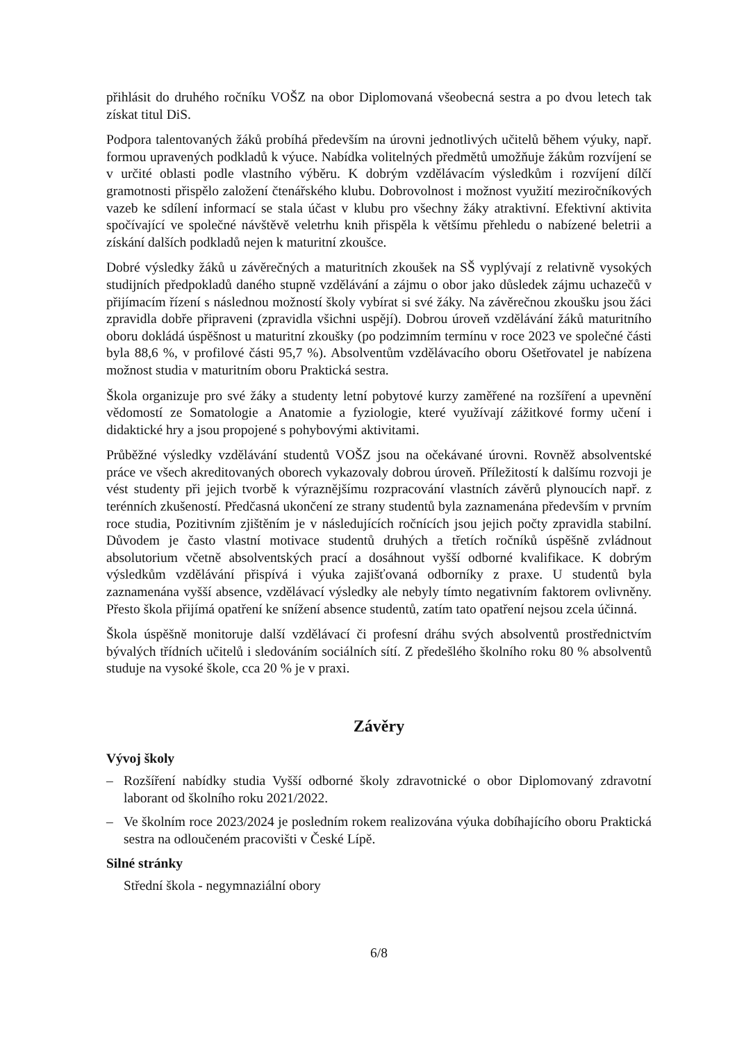přihlásit do druhého ročníku VOŠZ na obor Diplomovaná všeobecná sestra a po dvou letech tak získat titul DiS.
Podpora talentovaných žáků probíhá především na úrovni jednotlivých učitelů během výuky, např. formou upravených podkladů k výuce. Nabídka volitelných předmětů umožňuje žákům rozvíjení se v určité oblasti podle vlastního výběru. K dobrým vzdělávacím výsledkům i rozvíjení dílčí gramotnosti přispělo založení čtenářského klubu. Dobrovolnost i možnost využití meziročníkových vazeb ke sdílení informací se stala účast v klubu pro všechny žáky atraktivní. Efektivní aktivita spočívající ve společné návštěvě veletrhu knih přispěla k většímu přehledu o nabízené beletrii a získání dalších podkladů nejen k maturitní zkoušce.
Dobré výsledky žáků u závěrečných a maturitních zkoušek na SŠ vyplývají z relativně vysokých studijních předpokladů daného stupně vzdělávání a zájmu o obor jako důsledek zájmu uchazečů v přijímacím řízení s následnou možností školy vybírat si své žáky. Na závěrečnou zkoušku jsou žáci zpravidla dobře připraveni (zpravidla všichni uspějí). Dobrou úroveň vzdělávání žáků maturitního oboru dokládá úspěšnost u maturitní zkoušky (po podzimním termínu v roce 2023 ve společné části byla 88,6 %, v profilové části 95,7 %). Absolventům vzdělávacího oboru Ošetřovatel je nabízena možnost studia v maturitním oboru Praktická sestra.
Škola organizuje pro své žáky a studenty letní pobytové kurzy zaměřené na rozšíření a upevnění vědomostí ze Somatologie a Anatomie a fyziologie, které využívají zážitkové formy učení i didaktické hry a jsou propojené s pohybovými aktivitami.
Průběžné výsledky vzdělávání studentů VOŠZ jsou na očekávané úrovni. Rovněž absolventské práce ve všech akreditovaných oborech vykazovaly dobrou úroveň. Příležitostí k dalšímu rozvoji je vést studenty při jejich tvorbě k výraznějšímu rozpracování vlastních závěrů plynoucích např. z terénních zkušeností. Předčasná ukončení ze strany studentů byla zaznamenána především v prvním roce studia, Pozitivním zjištěním je v následujících ročnících jsou jejich počty zpravidla stabilní. Důvodem je často vlastní motivace studentů druhých a třetích ročníků úspěšně zvládnout absolutorium včetně absolventských prací a dosáhnout vyšší odborné kvalifikace. K dobrým výsledkům vzdělávání přispívá i výuka zajišťovaná odborníky z praxe. U studentů byla zaznamenána vyšší absence, vzdělávací výsledky ale nebyly tímto negativním faktorem ovlivněny. Přesto škola přijímá opatření ke snížení absence studentů, zatím tato opatření nejsou zcela účinná.
Škola úspěšně monitoruje další vzdělávací či profesní dráhu svých absolventů prostřednictvím bývalých třídních učitelů i sledováním sociálních sítí. Z předešlého školního roku 80 % absolventů studuje na vysoké škole, cca 20 % je v praxi.
Závěry
Vývoj školy
– Rozšíření nabídky studia Vyšší odborné školy zdravotnické o obor Diplomovaný zdravotní laborant od školního roku 2021/2022.
– Ve školním roce 2023/2024 je posledním rokem realizována výuka dobíhajícího oboru Praktická sestra na odloučeném pracovišti v České Lípě.
Silné stránky
Střední škola - negymnaziální obory
6/8